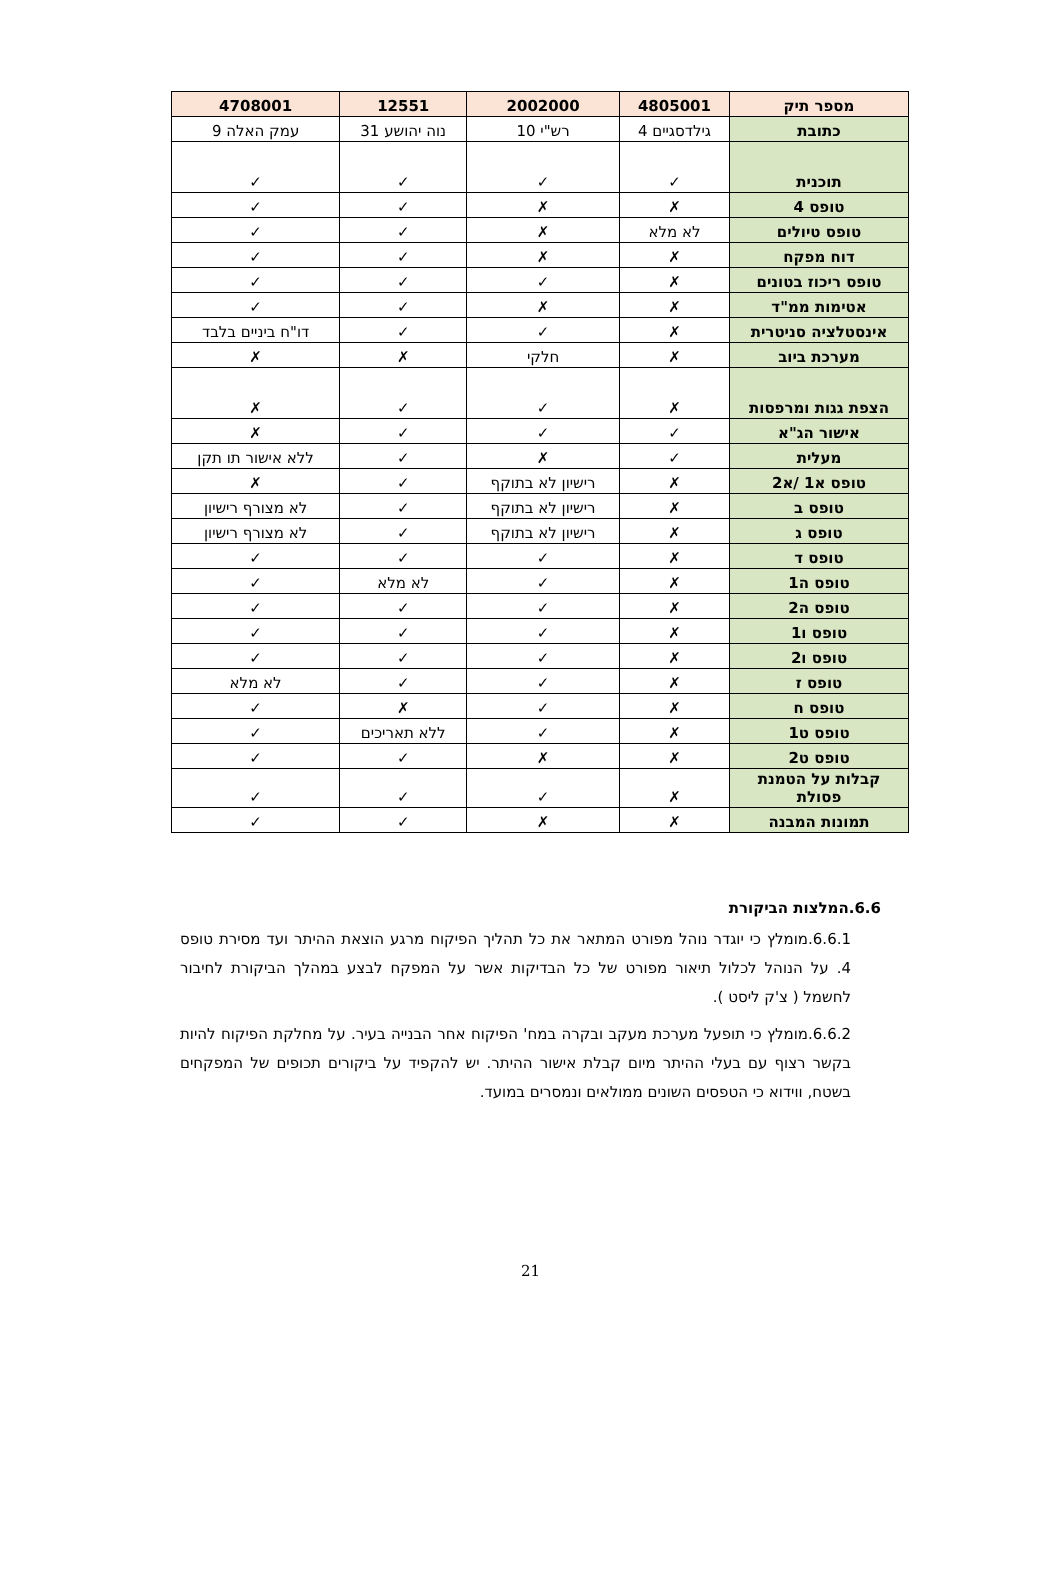| מספר תיק | 4805001 | 2002000 | 12551 | 4708001 |
| --- | --- | --- | --- | --- |
| כתובת | גילדסגיים 4 | רש"י 10 | נוה יהושע 31 | עמק האלה 9 |
| תוכנית | ✓ | ✓ | ✓ | ✓ |
| טופס 4 | ✗ | ✗ | ✓ | ✓ |
| טופס טיולים | לא מלא | ✗ | ✓ | ✓ |
| דוח מפקח | ✗ | ✗ | ✓ | ✓ |
| טופס ריכוז בטונים | ✗ | ✓ | ✓ | ✓ |
| אטימות ממ"ד | ✗ | ✗ | ✓ | ✓ |
| אינסטלציה סניטרית | ✗ | ✓ | ✓ | דו"ח ביניים בלבד |
| מערכת ביוב | ✗ | חלקי | ✗ | ✗ |
| הצפת גגות ומרפסות | ✗ | ✓ | ✓ | ✗ |
| אישור הג"א | ✓ | ✓ | ✓ | ✗ |
| מעלית | ✓ | ✗ | ✓ | ללא אישור תו תקן |
| טופס א1 /א2 | ✗ | רישיון לא בתוקף | ✓ | ✗ |
| טופס ב | ✗ | רישיון לא בתוקף | ✓ | לא מצורף רישיון |
| טופס ג | ✗ | רישיון לא בתוקף | ✓ | לא מצורף רישיון |
| טופס ד | ✗ | ✓ | ✓ | ✓ |
| טופס ה1 | ✗ | ✓ | לא מלא | ✓ |
| טופס ה2 | ✗ | ✓ | ✓ | ✓ |
| טופס ו1 | ✗ | ✓ | ✓ | ✓ |
| טופס ו2 | ✗ | ✓ | ✓ | ✓ |
| טופס ז | ✗ | ✓ | ✓ | לא מלא |
| טופס ח | ✗ | ✓ | ✗ | ✓ |
| טופס ט1 | ✗ | ✓ | ללא תאריכים | ✓ |
| טופס ט2 | ✗ | ✗ | ✓ | ✓ |
| קבלות על הטמנת פסולת | ✗ | ✓ | ✓ | ✓ |
| תמונות המבנה | ✗ | ✗ | ✓ | ✓ |
6.6.המלצות הביקורת
6.6.1.מומלץ כי יוגדר נוהל מפורט המתאר את כל תהליך הפיקוח מרגע הוצאת ההיתר ועד מסירת טופס 4. על הנוהל לכלול תיאור מפורט של כל הבדיקות אשר על המפקח לבצע במהלך הביקורת לחיבור לחשמל ( צ'ק ליסט ).
6.6.2.מומלץ כי תופעל מערכת מעקב ובקרה במח' הפיקוח אחר הבנייה בעיר. על מחלקת הפיקוח להיות בקשר רצוף עם בעלי ההיתר מיום קבלת אישור ההיתר. יש להקפיד על ביקורים תכופים של המפקחים בשטח, ווידוא כי הטפסים השונים ממולאים ונמסרים במועד.
21